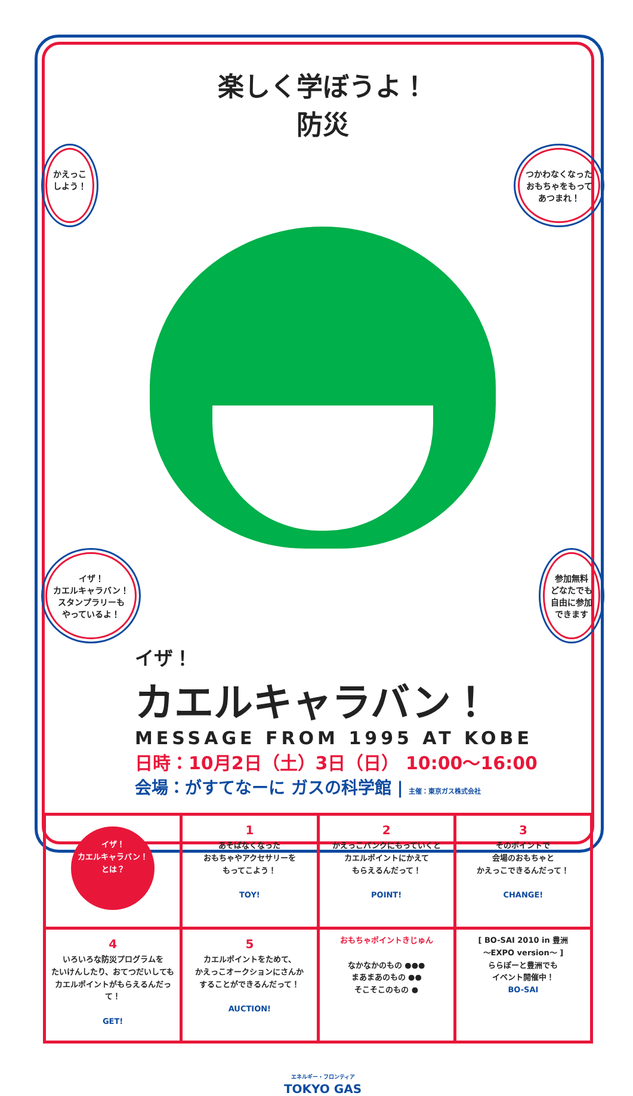楽しく学ぼうよ！
防災
かえっこ
しよう！ つかわなくなった
おもちゃをもって
あつまれ！
イザ！
カエルキャラバン！
スタンプラリーも
やっているよ！ 参加無料
どなたでも
自由に参加
できます
イザ！
カエルキャラバン！
MESSAGE FROM 1995 AT KOBE
日時：10月2日（土）3日（日） 10:00〜16:00
会場：がすてなーに ガスの科学館 | 主催：東京ガス株式会社
| イザ！ カエルキャラバン！ とは？ | 1 あそばなくなった おもちゃやアクセサリーを もってこよう！ TOY! | 2 かえっこバンクにもっていくと カエルポイントにかえて もらえるんだって！ POINT! | 3 そのポイントで 会場のおもちゃと かえっこできるんだって！ CHANGE! |
| 4 いろいろな防災プログラムを たいけんしたり、おてつだいしても カエルポイントがもらえるんだって！ GET! | 5 カエルポイントをためて、 かえっこオークションにさんか することができるんだって！ AUCTION! | おもちゃポイントきじゅん なかなかのもの ●●● まあまあのもの ●● そこそこのもの ● | [ BO-SAI 2010 in 豊洲 〜EXPO version〜 ] ららぽーと豊洲でも イベント開催中！ BO-SAI |
エネルギー・フロンティア
TOKYO GAS